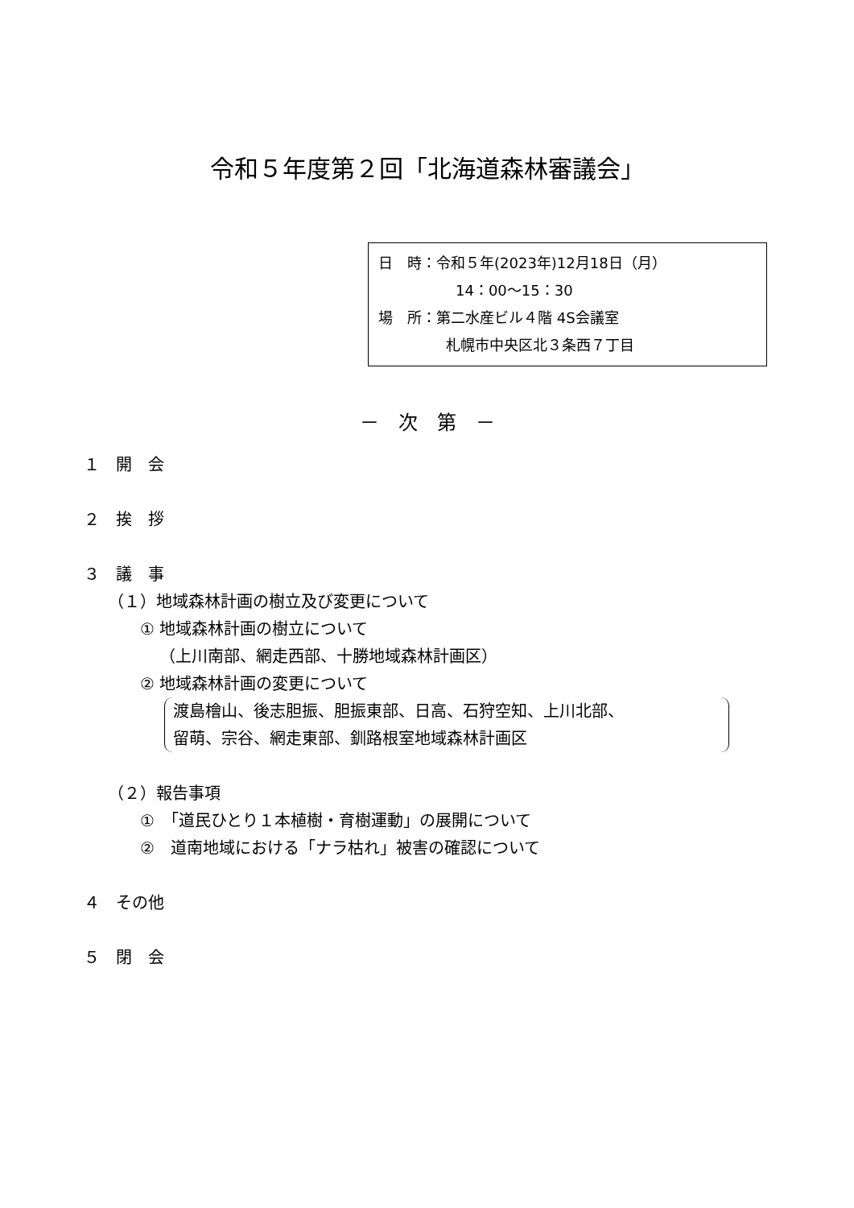令和５年度第２回「北海道森林審議会」
日　時：令和５年(2023年)12月18日（月）
14：00～15：30
場　所：第二水産ビル４階 4S会議室
札幌市中央区北３条西７丁目
－　次　第　－
１　開　会
２　挨　拶
３　議　事
（１）地域森林計画の樹立及び変更について
① 地域森林計画の樹立について
（上川南部、網走西部、十勝地域森林計画区）
② 地域森林計画の変更について
渡島檜山、後志胆振、胆振東部、日高、石狩空知、上川北部、
留萌、宗谷、網走東部、釧路根室地域森林計画区
（２）報告事項
①　「道民ひとり１本植樹・育樹運動」の展開について
②　道南地域における「ナラ枯れ」被害の確認について
４　その他
５　閉　会